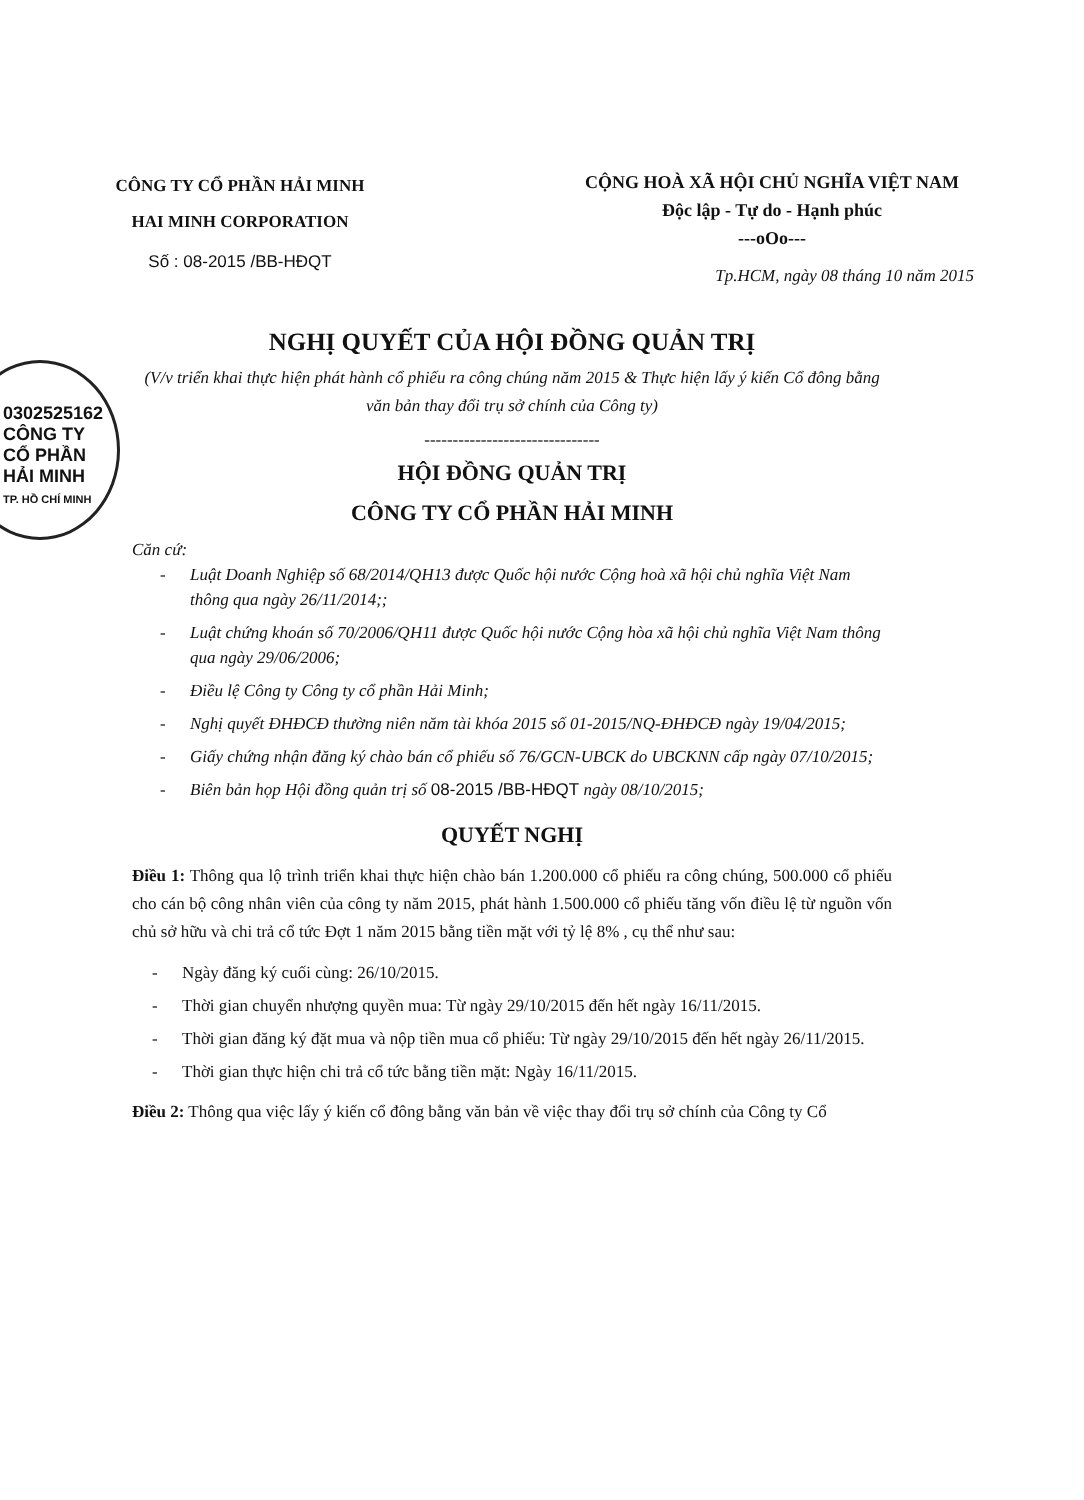0302525162
CÔNG TY
CỔ PHẦN
HẢI MINH
TP. HỒ CHÍ MINH
CÔNG TY CỔ PHẦN HẢI MINH
HAI MINH CORPORATION
Số : 08-2015 /BB-HĐQT
CỘNG HOÀ XÃ HỘI CHỦ NGHĨA VIỆT NAM
Độc lập - Tự do - Hạnh phúc
---oOo---
Tp.HCM, ngày 08 tháng 10 năm 2015
NGHỊ QUYẾT CỦA HỘI ĐỒNG QUẢN TRỊ
(V/v triển khai thực hiện phát hành cổ phiếu ra công chúng năm 2015 & Thực hiện lấy ý kiến Cổ đông bằng văn bản thay đổi trụ sở chính của Công ty)
-------------------------------
HỘI ĐỒNG QUẢN TRỊ
CÔNG TY CỔ PHẦN HẢI MINH
Căn cứ:
- Luật Doanh Nghiệp số 68/2014/QH13 được Quốc hội nước Cộng hoà xã hội chủ nghĩa Việt Nam thông qua ngày 26/11/2014;;
- Luật chứng khoán số 70/2006/QH11 được Quốc hội nước Cộng hòa xã hội chủ nghĩa Việt Nam thông qua ngày 29/06/2006;
- Điều lệ Công ty Công ty cổ phần Hải Minh;
- Nghị quyết ĐHĐCĐ thường niên năm tài khóa 2015 số 01-2015/NQ-ĐHĐCĐ ngày 19/04/2015;
- Giấy chứng nhận đăng ký chào bán cổ phiếu số 76/GCN-UBCK do UBCKNN cấp ngày 07/10/2015;
- Biên bản họp Hội đồng quản trị số 08-2015 /BB-HĐQT ngày 08/10/2015;
QUYẾT NGHỊ
Điều 1: Thông qua lộ trình triển khai thực hiện chào bán 1.200.000 cổ phiếu ra công chúng, 500.000 cổ phiếu cho cán bộ công nhân viên của công ty năm 2015, phát hành 1.500.000 cổ phiếu tăng vốn điều lệ từ nguồn vốn chủ sở hữu và chi trả cổ tức Đợt 1 năm 2015 bằng tiền mặt với tỷ lệ 8% , cụ thể như sau:
- Ngày đăng ký cuối cùng: 26/10/2015.
- Thời gian chuyển nhượng quyền mua: Từ ngày 29/10/2015 đến hết ngày 16/11/2015.
- Thời gian đăng ký đặt mua và nộp tiền mua cổ phiếu: Từ ngày 29/10/2015 đến hết ngày 26/11/2015.
- Thời gian thực hiện chi trả cổ tức bằng tiền mặt: Ngày 16/11/2015.
Điều 2: Thông qua việc lấy ý kiến cổ đông bằng văn bản về việc thay đổi trụ sở chính của Công ty Cổ